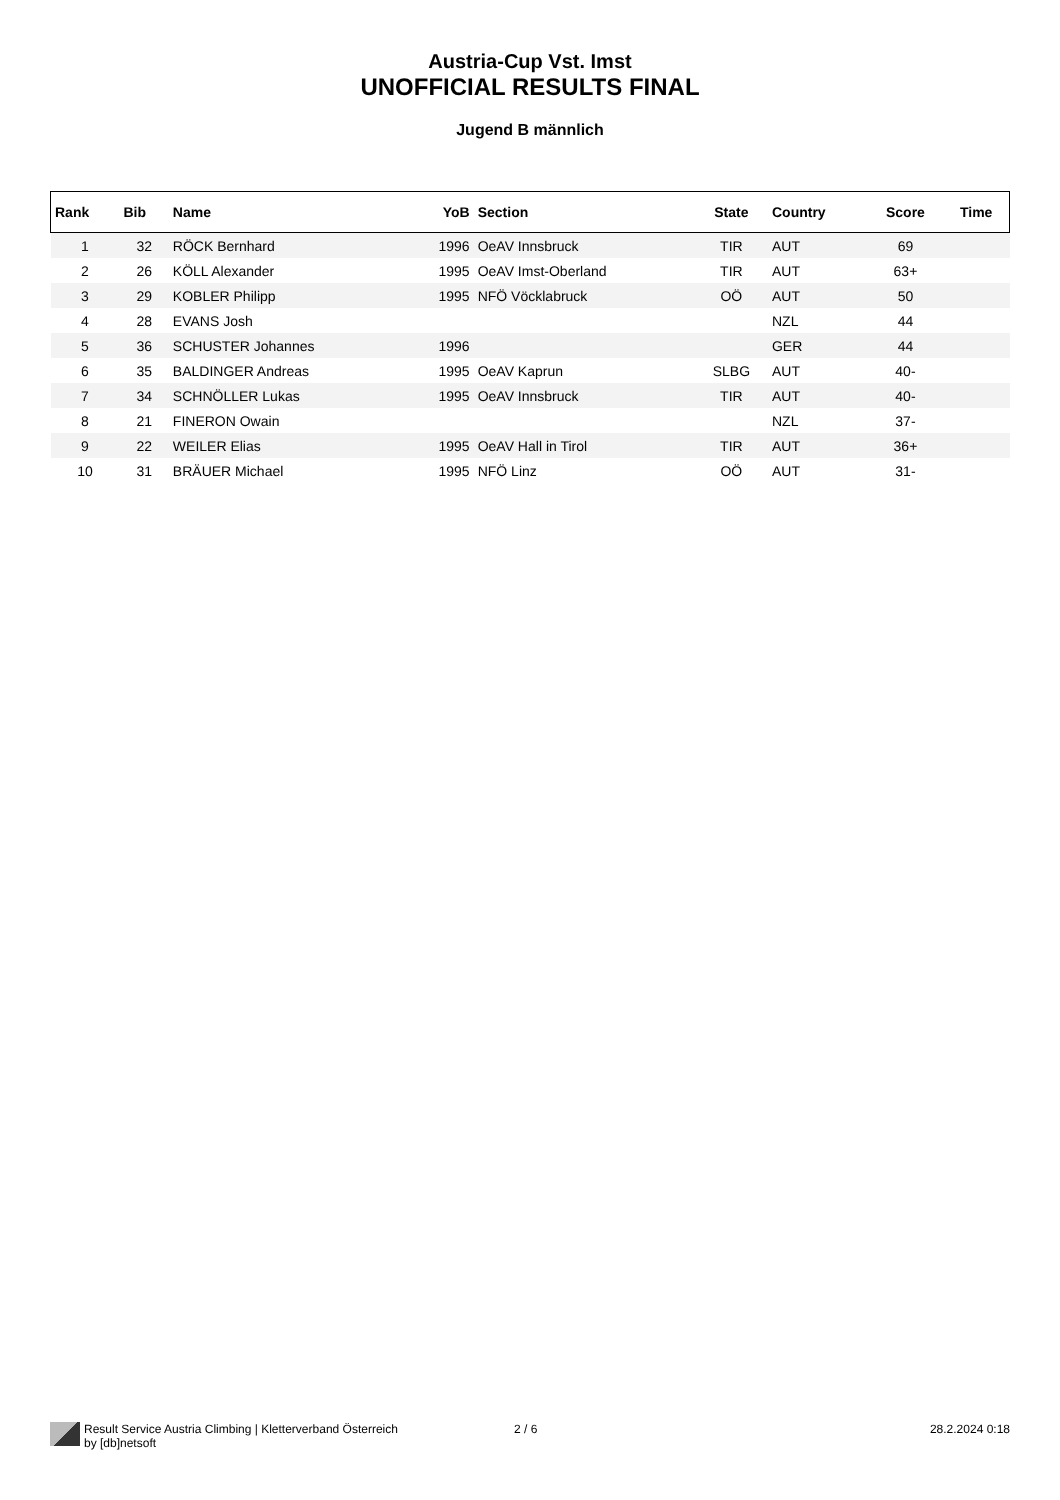Austria-Cup Vst. Imst
UNOFFICIAL RESULTS FINAL
Jugend B männlich
| Rank | Bib | Name | YoB | Section | State | Country | Score | Time |
| --- | --- | --- | --- | --- | --- | --- | --- | --- |
| 1 | 32 | RÖCK Bernhard | 1996 | OeAV Innsbruck | TIR | AUT | 69 | |
| 2 | 26 | KÖLL Alexander | 1995 | OeAV Imst-Oberland | TIR | AUT | 63+ | |
| 3 | 29 | KOBLER Philipp | 1995 | NFÖ Vöcklabruck | OÖ | AUT | 50 | |
| 4 | 28 | EVANS Josh | | | | NZL | 44 | |
| 5 | 36 | SCHUSTER Johannes | 1996 | | | GER | 44 | |
| 6 | 35 | BALDINGER Andreas | 1995 | OeAV Kaprun | SLBG | AUT | 40- | |
| 7 | 34 | SCHNÖLLER Lukas | 1995 | OeAV Innsbruck | TIR | AUT | 40- | |
| 8 | 21 | FINERON Owain | | | | NZL | 37- | |
| 9 | 22 | WEILER Elias | 1995 | OeAV Hall in Tirol | TIR | AUT | 36+ | |
| 10 | 31 | BRÄUER Michael | 1995 | NFÖ Linz | OÖ | AUT | 31- | |
Result Service Austria Climbing | Kletterverband Österreich
by [db]netsoft
2 / 6 28.2.2024 0:18